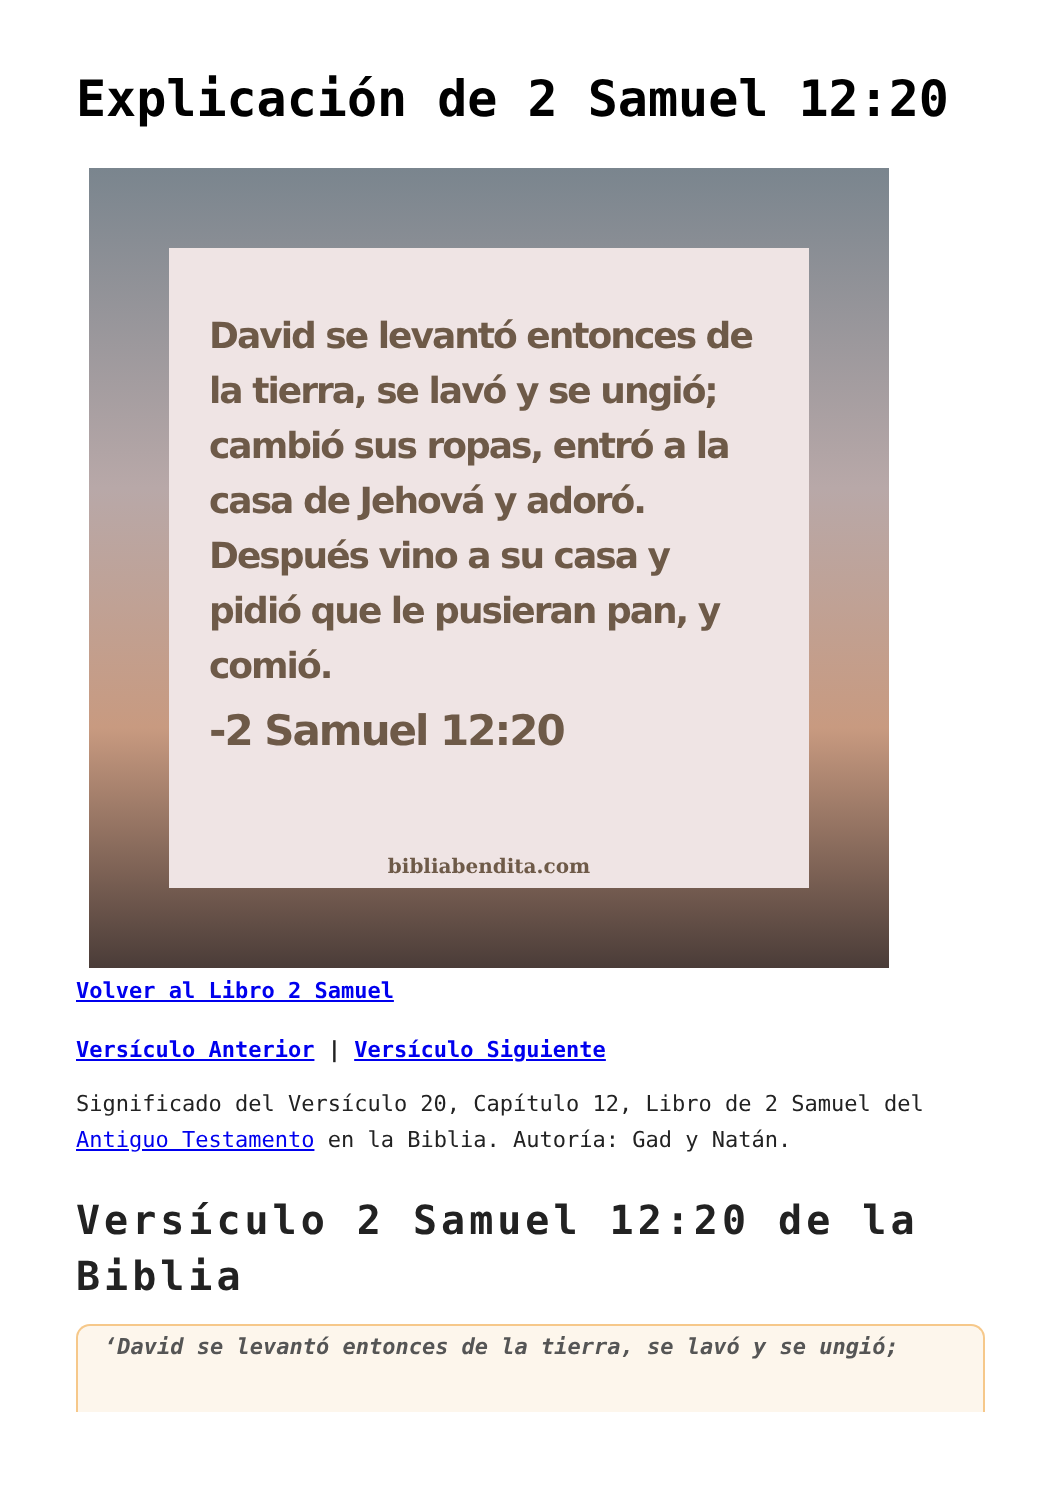Explicación de 2 Samuel 12:20
David se levantó entonces de la tierra, se lavó y se ungió; cambió sus ropas, entró a la casa de Jehová y adoró. Después vino a su casa y pidió que le pusieran pan, y comió.
-2 Samuel 12:20
bibliabendita.com
Volver al Libro 2 Samuel
Versículo Anterior | Versículo Siguiente
Significado del Versículo 20, Capítulo 12, Libro de 2 Samuel del Antiguo Testamento en la Biblia. Autoría: Gad y Natán.
Versículo 2 Samuel 12:20 de la Biblia
‘David se levantó entonces de la tierra, se lavó y se ungió;